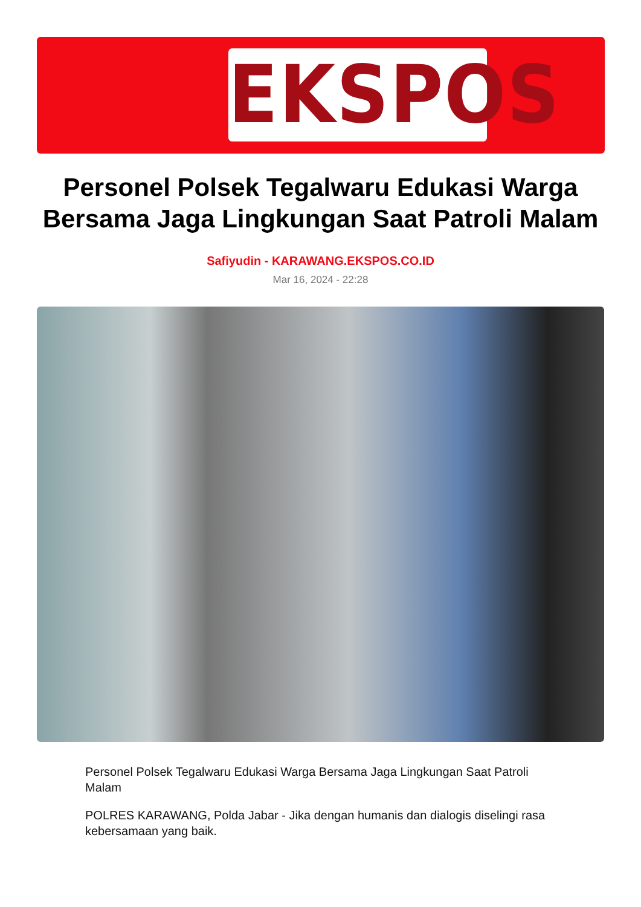EKSPOS
Personel Polsek Tegalwaru Edukasi Warga Bersama Jaga Lingkungan Saat Patroli Malam
Safiyudin - KARAWANG.EKSPOS.CO.ID
Mar 16, 2024 - 22:28
Personel Polsek Tegalwaru Edukasi Warga Bersama Jaga Lingkungan Saat Patroli Malam
POLRES KARAWANG, Polda Jabar - Jika dengan humanis dan dialogis diselingi rasa kebersamaan yang baik.